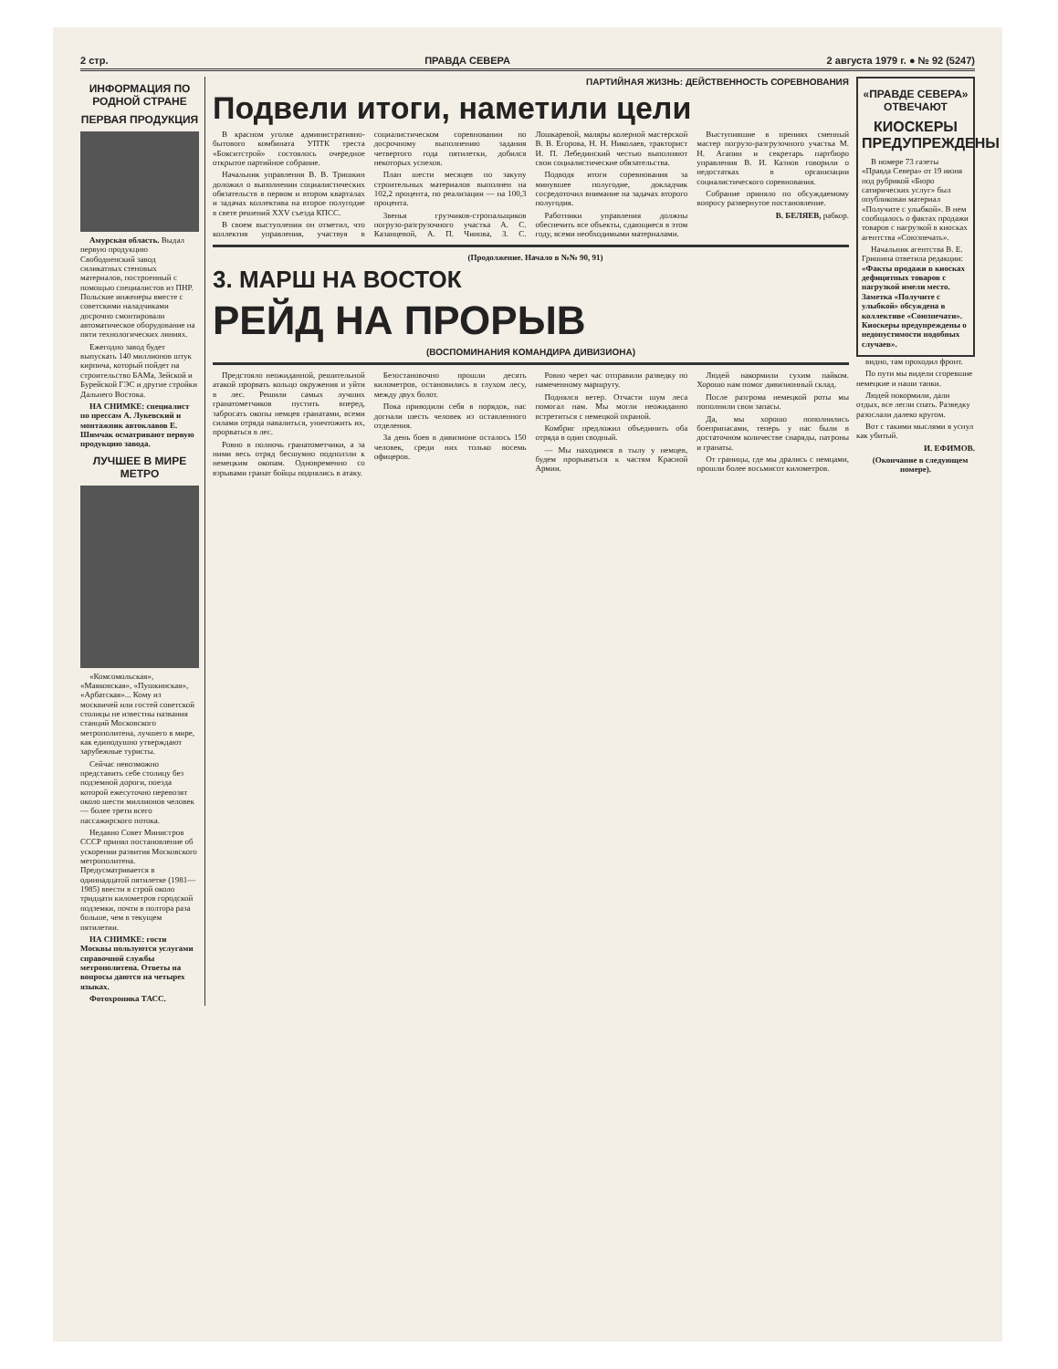2 стр. ПРАВДА СЕВЕРА 2 августа 1979 г. ● № 92 (5247)
ИНФОРМАЦИЯ ПО РОДНОЙ СТРАНЕ
ПЕРВАЯ ПРОДУКЦИЯ
Амурская область. Выдал первую продукцию Свободненский завод силикатных стеновых материалов, построенный с помощью специалистов из ПНР. Польские инженеры вместе с советскими наладчиками досрочно смонтировали автоматическое оборудование на пяти технологических линиях.
Ежегодно завод будет выпускать 140 миллионов штук кирпича, который пойдет на строительство БАМа, Зейской и Бурейской ГЭС и другие стройки Дальнего Востока.
НА СНИМКЕ: специалист по прессам А. Лукевский и монтажник автоклавов Е. Шимчак осматривают первую продукцию завода.
ЛУЧШЕЕ В МИРЕ МЕТРО
«Комсомольская», «Маяковская», «Пушкинская», «Арбатская»... Кому из москвичей или гостей советской столицы не известны названия станций Московского метрополитена, лучшего в мире, как единодушно утверждают зарубежные туристы.
Сейчас невозможно представить себе столицу без подземной дороги, поезда которой ежесуточно перевозят около шести миллионов человек — более трети всего пассажирского потока.
Недавно Совет Министров СССР принял постановление об ускорении развития Московского метрополитена. Предусматривается в одиннадцатой пятилетке (1981—1985) ввести в строй около тридцати километров городской подземки, почти в полтора раза больше, чем в текущем пятилетии.
НА СНИМКЕ: гости Москвы пользуются услугами справочной службы метрополитена. Ответы на вопросы даются на четырех языках.
Фотохроника ТАСС.
ПАРТИЙНАЯ ЖИЗНЬ: ДЕЙСТВЕННОСТЬ СОРЕВНОВАНИЯ
Подвели итоги, наметили цели
В красном уголке административно-бытового комбината УПТК треста «Бокситстрой» состоялось очередное открытое партийное собрание.
Начальник управления В. В. Тришкин доложил о выполнении социалистических обязательств в первом и втором кварталах и задачах коллектива на второе полугодие в свете решений XXV съезда КПСС.
В своем выступлении он отметил, что коллектив управления, участвуя в социалистическом соревновании по досрочному выполнению задания четвертого года пятилетки, добился некоторых успехов.
План шести месяцев по закупу строительных материалов выполнен на 102,2 процента, по реализации — на 100,3 процента.
Звенья грузчиков-стропальщиков погрузо-разгрузочного участка А. С. Казанцевой, А. П. Чинова, З. С. Лошкаревой, маляры колерной мастерской В. В. Егорова, Н. Н. Николаев, тракторист И. П. Лебединский честью выполняют свои социалистические обязательства.
Подводя итоги соревнования за минувшее полугодие, докладчик сосредоточил внимание на задачах второго полугодия.
Работники управления должны обеспечить все объекты, сдающиеся в этом году, всеми необходимыми материалами.
Выступившие в прениях сменный мастер погрузо-разгрузочного участка М. Н. Агапин и секретарь партбюро управления В. И. Казнов говорили о недостатках в организации социалистического соревнования.
Собрание приняло по обсуждаемому вопросу развернутое постановление.
В. БЕЛЯЕВ, рабкор.
(Продолжение. Начало в №№ 90, 91)
3. МАРШ НА ВОСТОК
РЕЙД НА ПРОРЫВ
(ВОСПОМИНАНИЯ КОМАНДИРА ДИВИЗИОНА)
Предстояло неожиданной, решительной атакой прорвать кольцо окружения и уйти в лес. Решили самых лучших гранатометчиков пустить вперед, забросать окопы немцев гранатами, всеми силами отряда навалиться, уничтожить их, прорваться в лес.
Ровно в полночь гранатометчики, а за ними весь отряд бесшумно подползли к немецким окопам. Одновременно со взрывами гранат бойцы поднялись в атаку.
Безостановочно прошли десять километров, остановились в глухом лесу, между двух болот.
Пока приводили себя в порядок, нас догнали шесть человек из оставленного отделения.
За день боев в дивизионе осталось 150 человек, среди них только восемь офицеров.
Ровно через час отправили разведку по намеченному маршруту.
Поднялся ветер. Отчасти шум леса помогал нам. Мы могли неожиданно встретиться с немецкой охраной.
Комбриг предложил объединить оба отряда в один сводный.
— Мы находимся в тылу у немцев, будем прорываться к частям Красной Армии.
Людей накормили сухим пайком. Хорошо нам помог дивизионный склад.
После разгрома немецкой роты мы пополнили свои запасы.
Да, мы хорошо пополнились боеприпасами, теперь у нас были в достаточном количестве снаряды, патроны и гранаты.
От границы, где мы дрались с немцами, прошли более восьмисот километров.
«ПРАВДЕ СЕВЕРА» ОТВЕЧАЮТ
КИОСКЕРЫ ПРЕДУПРЕЖДЕНЫ
В номере 73 газеты «Правда Севера» от 19 июня под рубрикой «Бюро сатирических услуг» был опубликован материал «Получите с улыбкой». В нем сообщалось о фактах продажи товаров с нагрузкой в киосках агентства «Союзпечать».
Начальник агентства В. Е. Гришина ответила редакции: «Факты продажи в киосках дефицитных товаров с нагрузкой имели место. Заметка «Получите с улыбкой» обсуждена в коллективе «Союзпечати». Киоскеры предупреждены о недопустимости подобных случаев».
видно, там проходил фронт.
По пути мы видели сгоревшие немецкие и наши танки.
Людей покормили, дали отдых, все легли спать. Разведку разослали далеко кругом.
Вот с такими мыслями я уснул как убитый.
И. ЕФИМОВ.
(Окончание в следующем номере).